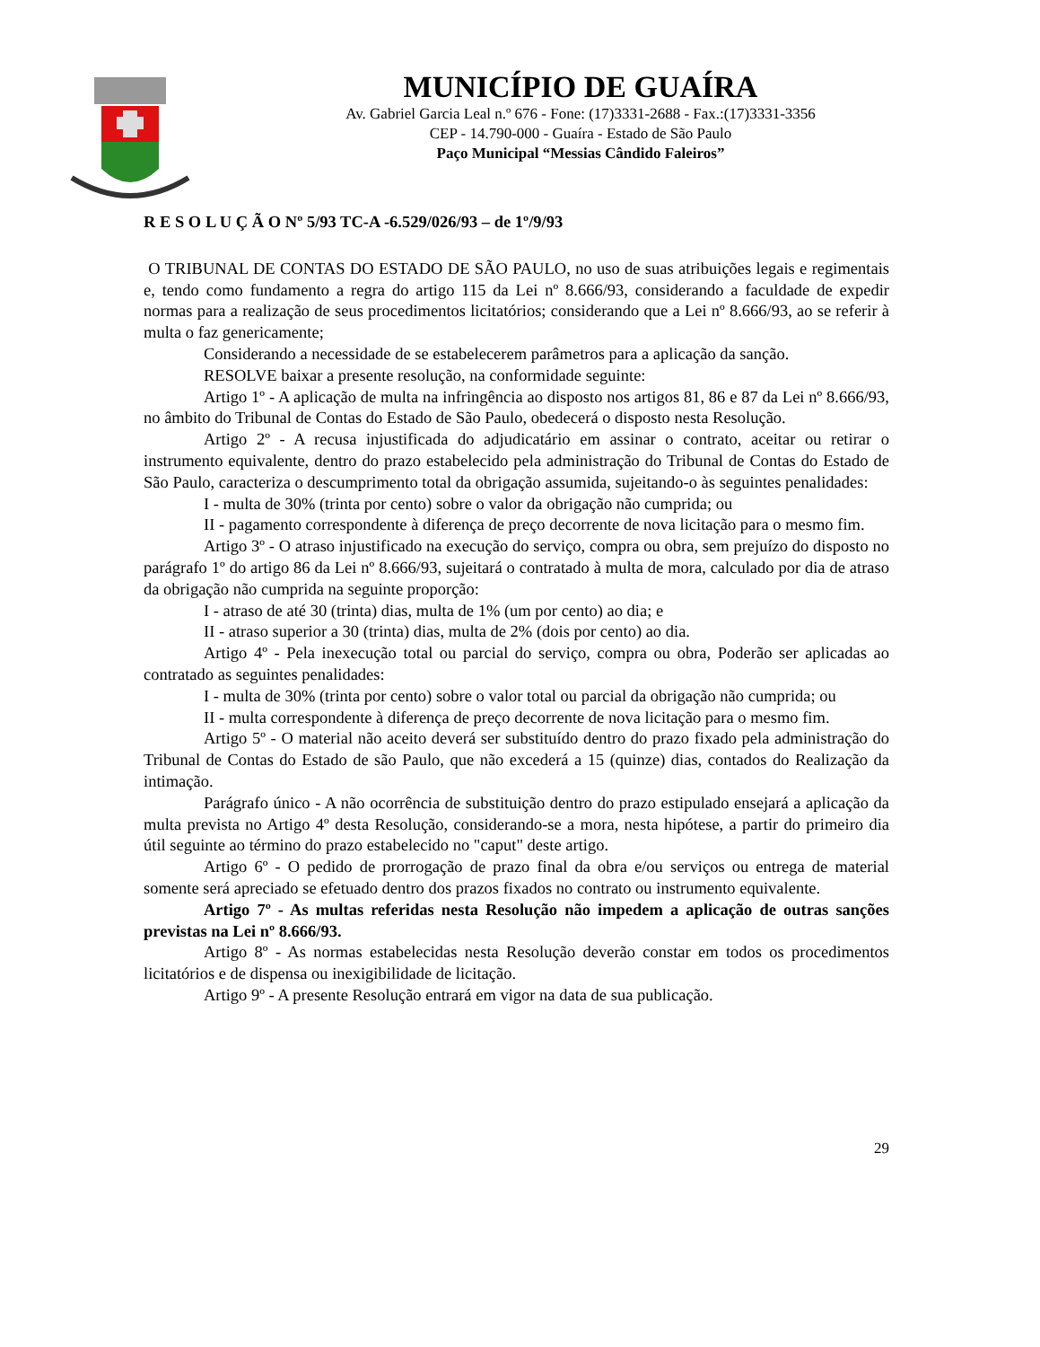MUNICÍPIO DE GUAÍRA
Av. Gabriel Garcia Leal n.º 676 - Fone: (17)3331-2688 - Fax.:(17)3331-3356
CEP - 14.790-000 - Guaíra - Estado de São Paulo
Paço Municipal “Messias Cândido Faleiros”
R E S O L U Ç Ã O Nº 5/93 TC-A -6.529/026/93 – de 1º/9/93
O TRIBUNAL DE CONTAS DO ESTADO DE SÃO PAULO, no uso de suas atribuições legais e regimentais e, tendo como fundamento a regra do artigo 115 da Lei nº 8.666/93, considerando a faculdade de expedir normas para a realização de seus procedimentos licitatórios; considerando que a Lei nº 8.666/93, ao se referir à multa o faz genericamente;
Considerando a necessidade de se estabelecerem parâmetros para a aplicação da sanção.
RESOLVE baixar a presente resolução, na conformidade seguinte:
Artigo 1º - A aplicação de multa na infringência ao disposto nos artigos 81, 86 e 87 da Lei nº 8.666/93, no âmbito do Tribunal de Contas do Estado de São Paulo, obedecerá o disposto nesta Resolução.
Artigo 2º - A recusa injustificada do adjudicatário em assinar o contrato, aceitar ou retirar o instrumento equivalente, dentro do prazo estabelecido pela administração do Tribunal de Contas do Estado de São Paulo, caracteriza o descumprimento total da obrigação assumida, sujeitando-o às seguintes penalidades:
I - multa de 30% (trinta por cento) sobre o valor da obrigação não cumprida; ou
II - pagamento correspondente à diferença de preço decorrente de nova licitação para o mesmo fim.
Artigo 3º - O atraso injustificado na execução do serviço, compra ou obra, sem prejuízo do disposto no parágrafo 1º do artigo 86 da Lei nº 8.666/93, sujeitará o contratado à multa de mora, calculado por dia de atraso da obrigação não cumprida na seguinte proporção:
I - atraso de até 30 (trinta) dias, multa de 1% (um por cento) ao dia; e
II - atraso superior a 30 (trinta) dias, multa de 2% (dois por cento) ao dia.
Artigo 4º - Pela inexecução total ou parcial do serviço, compra ou obra, Poderão ser aplicadas ao contratado as seguintes penalidades:
I - multa de 30% (trinta por cento) sobre o valor total ou parcial da obrigação não cumprida; ou
II - multa correspondente à diferença de preço decorrente de nova licitação para o mesmo fim.
Artigo 5º - O material não aceito deverá ser substituído dentro do prazo fixado pela administração do Tribunal de Contas do Estado de são Paulo, que não excederá a 15 (quinze) dias, contados do Realização da intimação.
Parágrafo único - A não ocorrência de substituição dentro do prazo estipulado ensejará a aplicação da multa prevista no Artigo 4º desta Resolução, considerando-se a mora, nesta hipótese, a partir do primeiro dia útil seguinte ao término do prazo estabelecido no "caput" deste artigo.
Artigo 6º - O pedido de prorrogação de prazo final da obra e/ou serviços ou entrega de material somente será apreciado se efetuado dentro dos prazos fixados no contrato ou instrumento equivalente.
Artigo 7º - As multas referidas nesta Resolução não impedem a aplicação de outras sanções previstas na Lei nº 8.666/93.
Artigo 8º - As normas estabelecidas nesta Resolução deverão constar em todos os procedimentos licitatórios e de dispensa ou inexigibilidade de licitação.
Artigo 9º - A presente Resolução entrará em vigor na data de sua publicação.
29